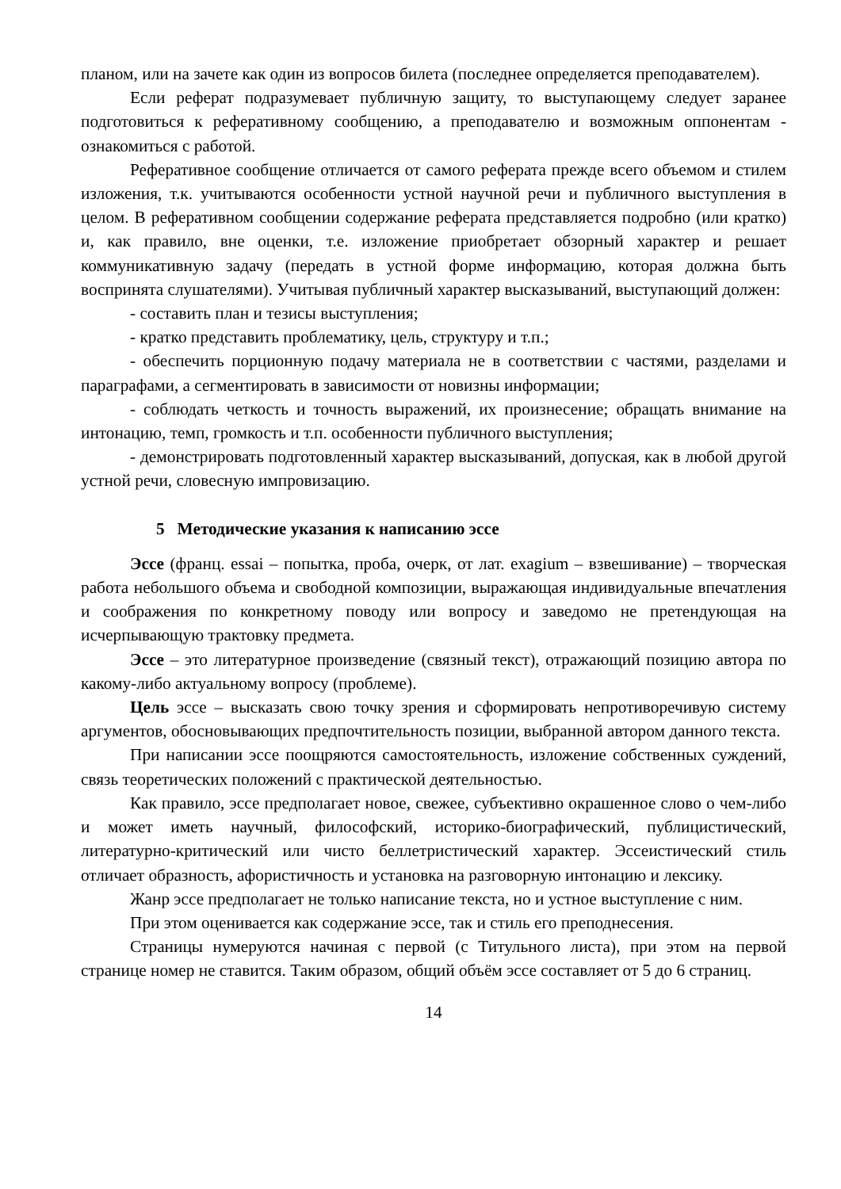планом, или на зачете как один из вопросов билета (последнее определяется преподавателем).
Если реферат подразумевает публичную защиту, то выступающему следует заранее подготовиться к реферативному сообщению, а преподавателю и возможным оппонентам - ознакомиться с работой.
Реферативное сообщение отличается от самого реферата прежде всего объемом и стилем изложения, т.к. учитываются особенности устной научной речи и публичного выступления в целом. В реферативном сообщении содержание реферата представляется подробно (или кратко) и, как правило, вне оценки, т.е. изложение приобретает обзорный характер и решает коммуникативную задачу (передать в устной форме информацию, которая должна быть воспринята слушателями). Учитывая публичный характер высказываний, выступающий должен:
- составить план и тезисы выступления;
- кратко представить проблематику, цель, структуру и т.п.;
- обеспечить порционную подачу материала не в соответствии с частями, разделами и параграфами, а сегментировать в зависимости от новизны информации;
- соблюдать четкость и точность выражений, их произнесение; обращать внимание на интонацию, темп, громкость и т.п. особенности публичного выступления;
- демонстрировать подготовленный характер высказываний, допуская, как в любой другой устной речи, словесную импровизацию.
5 Методические указания к написанию эссе
Эссе (франц. essai – попытка, проба, очерк, от лат. exagium – взвешивание) – творческая работа небольшого объема и свободной композиции, выражающая индивидуальные впечатления и соображения по конкретному поводу или вопросу и заведомо не претендующая на исчерпывающую трактовку предмета.
Эссе – это литературное произведение (связный текст), отражающий позицию автора по какому-либо актуальному вопросу (проблеме).
Цель эссе – высказать свою точку зрения и сформировать непротиворечивую систему аргументов, обосновывающих предпочтительность позиции, выбранной автором данного текста.
При написании эссе поощряются самостоятельность, изложение собственных суждений, связь теоретических положений с практической деятельностью.
Как правило, эссе предполагает новое, свежее, субъективно окрашенное слово о чем-либо и может иметь научный, философский, историко-биографический, публицистический, литературно-критический или чисто беллетристический характер. Эссеистический стиль отличает образность, афористичность и установка на разговорную интонацию и лексику.
Жанр эссе предполагает не только написание текста, но и устное выступление с ним.
При этом оценивается как содержание эссе, так и стиль его преподнесения.
Страницы нумеруются начиная с первой (с Титульного листа), при этом на первой странице номер не ставится. Таким образом, общий объём эссе составляет от 5 до 6 страниц.
14